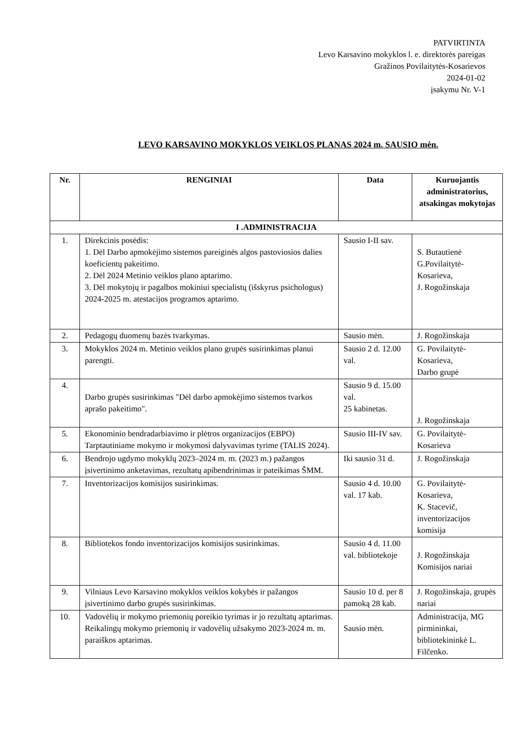PATVIRTINTA
Levo Karsavino mokyklos l. e. direktorės pareigas
Gražinos Povilaitytės-Kosarievos
2024-01-02
įsakymu Nr. V-1
LEVO KARSAVINO MOKYKLOS VEIKLOS PLANAS 2024 m. SAUSIO mėn.
| Nr. | RENGINIAI | Data | Kuruojantis administratorius, atsakingas mokytojas |
| --- | --- | --- | --- |
| I .ADMINISTRACIJA | | | |
| 1. | Direkcinis posėdis: 1. Dėl Darbo apmokėjimo sistemos pareiginės algos pastoviosios dalies koeficientų pakeitimo. 2. Dėl 2024 Metinio veiklos plano aptarimo. 3. Dėl mokytojų ir pagalbos mokiniui specialistų (išskyrus psichologus) 2024-2025 m. atestacijos programos aptarimo. | Sausio I-II sav. | S. Butautienė G.Povilaitytė-Kosarieva, J. Rogožinskaja |
| 2. | Pedagogų duomenų bazės tvarkymas. | Sausio mėn. | J. Rogožinskaja |
| 3. | Mokyklos 2024 m. Metinio veiklos plano grupės susirinkimas planui parengti. | Sausio 2 d. 12.00 val. | G. Povilaitytė-Kosarieva, Darbo grupė |
| 4. | Darbo grupės susirinkimas "Dėl darbo apmokėjimo sistemos tvarkos aprašo pakeitimo". | Sausio 9 d. 15.00 val. 25 kabinetas. | J. Rogožinskaja |
| 5. | Ekonominio bendradarbiavimo ir plėtros organizacijos (EBPO) Tarptautiniame mokymo ir mokymosi dalyvavimas tyrime (TALIS 2024). | Sausio III-IV sav. | G. Povilaitytė-Kosarieva |
| 6. | Bendrojo ugdymo mokyklų 2023–2024 m. m. (2023 m.) pažangos įsivertinimo anketavimas, rezultatų apibendrinimas ir pateikimas ŠMM. | Iki sausio 31 d. | J. Rogožinskaja |
| 7. | Inventorizacijos komisijos susirinkimas. | Sausio 4 d. 10.00 val. 17 kab. | G. Povilaitytė-Kosarieva, K. Stacevič, inventorizacijos komisija |
| 8. | Bibliotekos fondo inventorizacijos komisijos susirinkimas. | Sausio 4 d. 11.00 val. bibliotekoje | J. Rogožinskaja Komisijos nariai |
| 9. | Vilniaus Levo Karsavino mokyklos veiklos kokybės ir pažangos įsivertinimo darbo grupės susirinkimas. | Sausio 10 d. per 8 pamoką 28 kab. | J. Rogožinskaja, grupės nariai |
| 10. | Vadovėlių ir mokymo priemonių poreikio tyrimas ir jo rezultatų aptarimas. Reikalingų mokymo priemonių ir vadovėlių užsakymo 2023-2024 m. m. paraiškos aptarimas. | Sausio mėn. | Administracija, MG pirmininkai, bibliotekininkė L. Filčenko. |